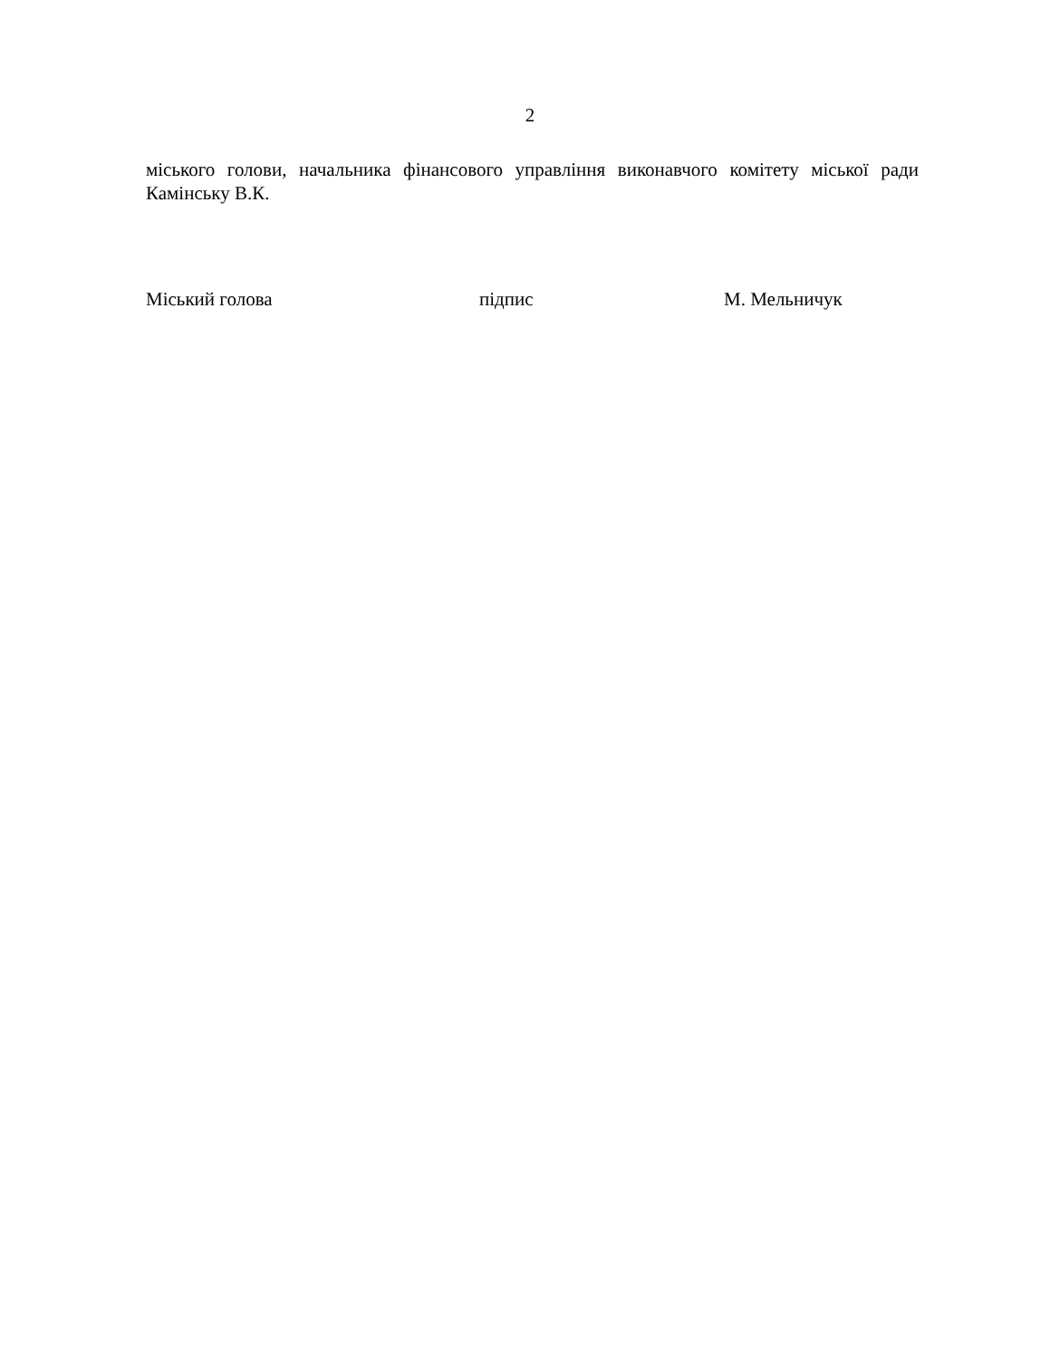2
міського голови, начальника фінансового управління виконавчого комітету міської ради Камінську В.К.
Міський голова підпис М. Мельничук